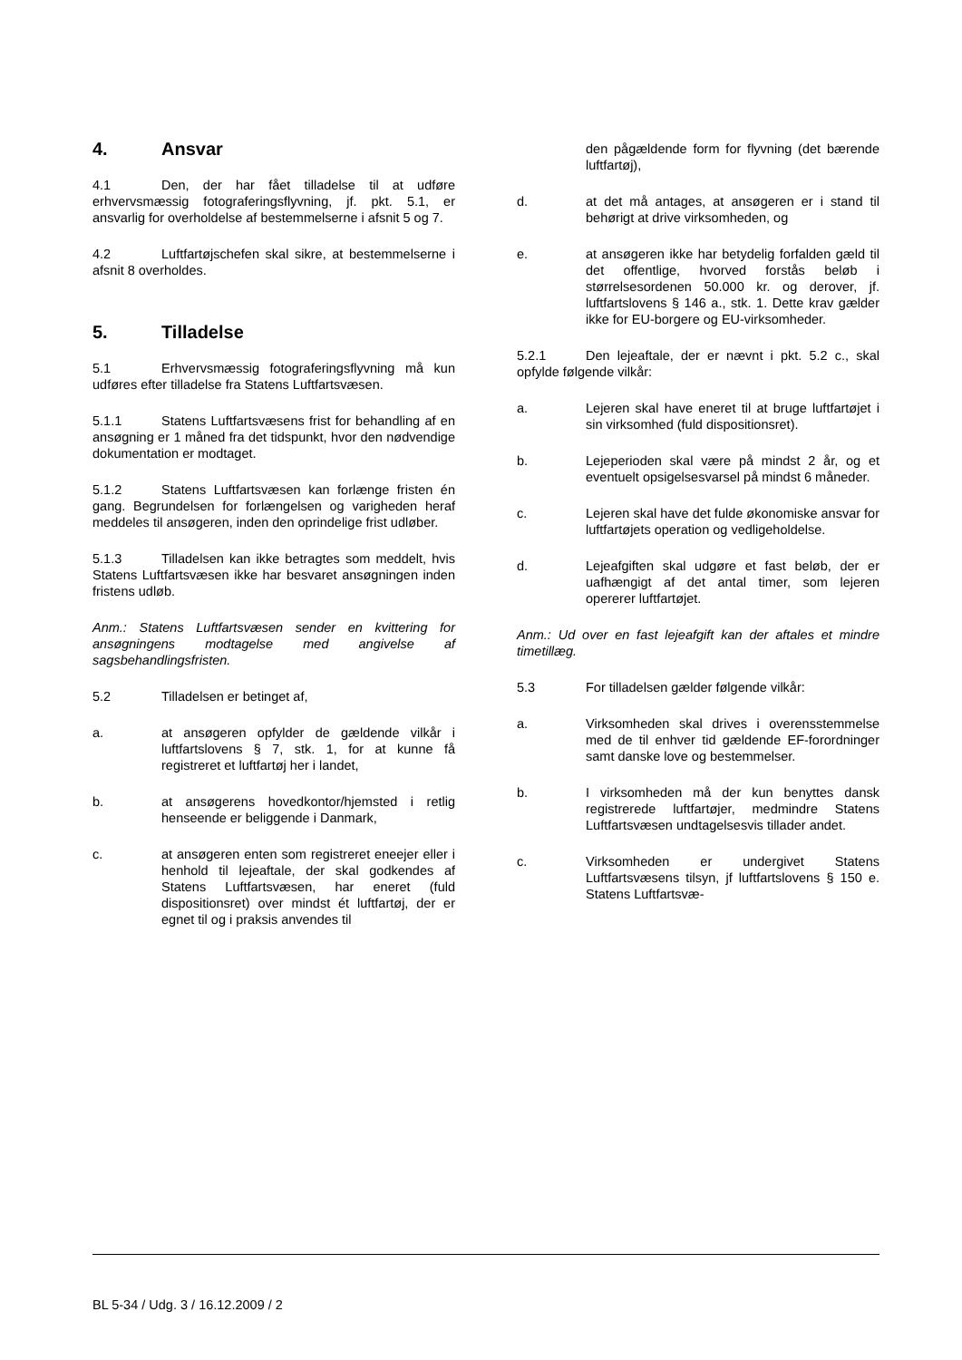4. Ansvar
4.1 Den, der har fået tilladelse til at udføre erhvervsmæssig fotograferingsflyvning, jf. pkt. 5.1, er ansvarlig for overholdelse af bestemmelserne i afsnit 5 og 7.
4.2 Luftfartøjschefen skal sikre, at bestemmelserne i afsnit 8 overholdes.
5. Tilladelse
5.1 Erhvervsmæssig fotograferingsflyvning må kun udføres efter tilladelse fra Statens Luftfartsvæsen.
5.1.1 Statens Luftfartsvæsens frist for behandling af en ansøgning er 1 måned fra det tidspunkt, hvor den nødvendige dokumentation er modtaget.
5.1.2 Statens Luftfartsvæsen kan forlænge fristen én gang. Begrundelsen for forlængelsen og varigheden heraf meddeles til ansøgeren, inden den oprindelige frist udløber.
5.1.3 Tilladelsen kan ikke betragtes som meddelt, hvis Statens Luftfartsvæsen ikke har besvaret ansøgningen inden fristens udløb.
Anm.: Statens Luftfartsvæsen sender en kvittering for ansøgningens modtagelse med angivelse af sagsbehandlingsfristen.
5.2 Tilladelsen er betinget af,
a. at ansøgeren opfylder de gældende vilkår i luftfartslovens § 7, stk. 1, for at kunne få registreret et luftfartøj her i landet,
b. at ansøgerens hovedkontor/hjemsted i retlig henseende er beliggende i Danmark,
c. at ansøgeren enten som registreret eneejer eller i henhold til lejeaftale, der skal godkendes af Statens Luftfartsvæsen, har eneret (fuld dispositionsret) over mindst ét luftfartøj, der er egnet til og i praksis anvendes til
den pågældende form for flyvning (det bærende luftfartøj),
d. at det må antages, at ansøgeren er i stand til behørigt at drive virksomheden, og
e. at ansøgeren ikke har betydelig forfalden gæld til det offentlige, hvorved forstås beløb i størrelsesordenen 50.000 kr. og derover, jf. luftfartslovens § 146 a., stk. 1. Dette krav gælder ikke for EU-borgere og EU-virksomheder.
5.2.1 Den lejeaftale, der er nævnt i pkt. 5.2 c., skal opfylde følgende vilkår:
a. Lejeren skal have eneret til at bruge luftfartøjet i sin virksomhed (fuld dispositionsret).
b. Lejeperioden skal være på mindst 2 år, og et eventuelt opsigelsesvarsel på mindst 6 måneder.
c. Lejeren skal have det fulde økonomiske ansvar for luftfartøjets operation og vedligeholdelse.
d. Lejeafgiften skal udgøre et fast beløb, der er uafhængigt af det antal timer, som lejeren opererer luftfartøjet.
Anm.: Ud over en fast lejeafgift kan der aftales et mindre timetillæg.
5.3 For tilladelsen gælder følgende vilkår:
a. Virksomheden skal drives i overensstemmelse med de til enhver tid gældende EF-forordninger samt danske love og bestemmelser.
b. I virksomheden må der kun benyttes dansk registrerede luftfartøjer, medmindre Statens Luftfartsvæsen undtagelsesvis tillader andet.
c. Virksomheden er undergivet Statens Luftfartsvæsens tilsyn, jf luftfartslovens § 150 e. Statens Luftfartsvæ-
BL 5-34 / Udg. 3 / 16.12.2009 / 2